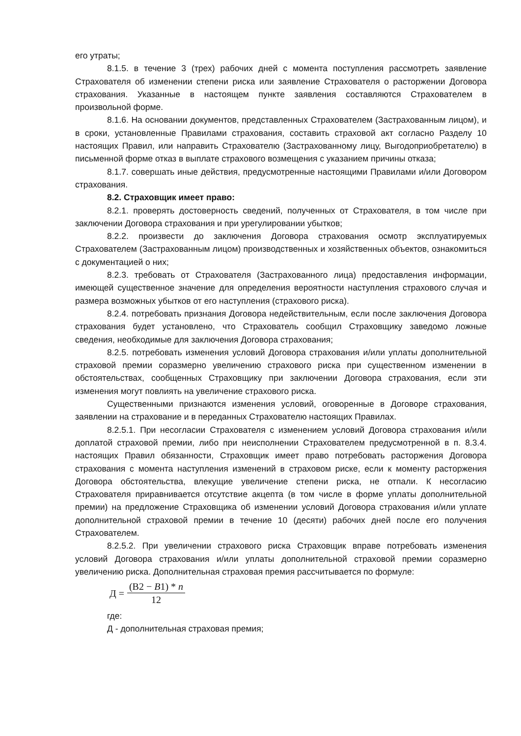его утраты;
8.1.5. в течение 3 (трех) рабочих дней с момента поступления рассмотреть заявление Страхователя об изменении степени риска или заявление Страхователя о расторжении Договора страхования. Указанные в настоящем пункте заявления составляются Страхователем в произвольной форме.
8.1.6. На основании документов, представленных Страхователем (Застрахованным лицом), и в сроки, установленные Правилами страхования, составить страховой акт согласно Разделу 10 настоящих Правил, или направить Страхователю (Застрахованному лицу, Выгодоприобретателю) в письменной форме отказ в выплате страхового возмещения с указанием причины отказа;
8.1.7. совершать иные действия, предусмотренные настоящими Правилами и/или Договором страхования.
8.2. Страховщик имеет право:
8.2.1. проверять достоверность сведений, полученных от Страхователя, в том числе при заключении Договора страхования и при урегулировании убытков;
8.2.2. произвести до заключения Договора страхования осмотр эксплуатируемых Страхователем (Застрахованным лицом) производственных и хозяйственных объектов, ознакомиться с документацией о них;
8.2.3. требовать от Страхователя (Застрахованного лица) предоставления информации, имеющей существенное значение для определения вероятности наступления страхового случая и размера возможных убытков от его наступления (страхового риска).
8.2.4. потребовать признания Договора недействительным, если после заключения Договора страхования будет установлено, что Страхователь сообщил Страховщику заведомо ложные сведения, необходимые для заключения Договора страхования;
8.2.5. потребовать изменения условий Договора страхования и/или уплаты дополнительной страховой премии соразмерно увеличению страхового риска при существенном изменении в обстоятельствах, сообщенных Страховщику при заключении Договора страхования, если эти изменения могут повлиять на увеличение страхового риска.
Существенными признаются изменения условий, оговоренные в Договоре страхования, заявлении на страхование и в переданных Страхователю настоящих Правилах.
8.2.5.1. При несогласии Страхователя с изменением условий Договора страхования и/или доплатой страховой премии, либо при неисполнении Страхователем предусмотренной в п. 8.3.4. настоящих Правил обязанности, Страховщик имеет право потребовать расторжения Договора страхования с момента наступления изменений в страховом риске, если к моменту расторжения Договора обстоятельства, влекущие увеличение степени риска, не отпали. К несогласию Страхователя приравнивается отсутствие акцепта (в том числе в форме уплаты дополнительной премии) на предложение Страховщика об изменении условий Договора страхования и/или уплате дополнительной страховой премии в течение 10 (десяти) рабочих дней после его получения Страхователем.
8.2.5.2. При увеличении страхового риска Страховщик вправе потребовать изменения условий Договора страхования и/или уплаты дополнительной страховой премии соразмерно увеличению риска. Дополнительная страховая премия рассчитывается по формуле:
Д = (В2 − B1) * n 12
где:
Д - дополнительная страховая премия;